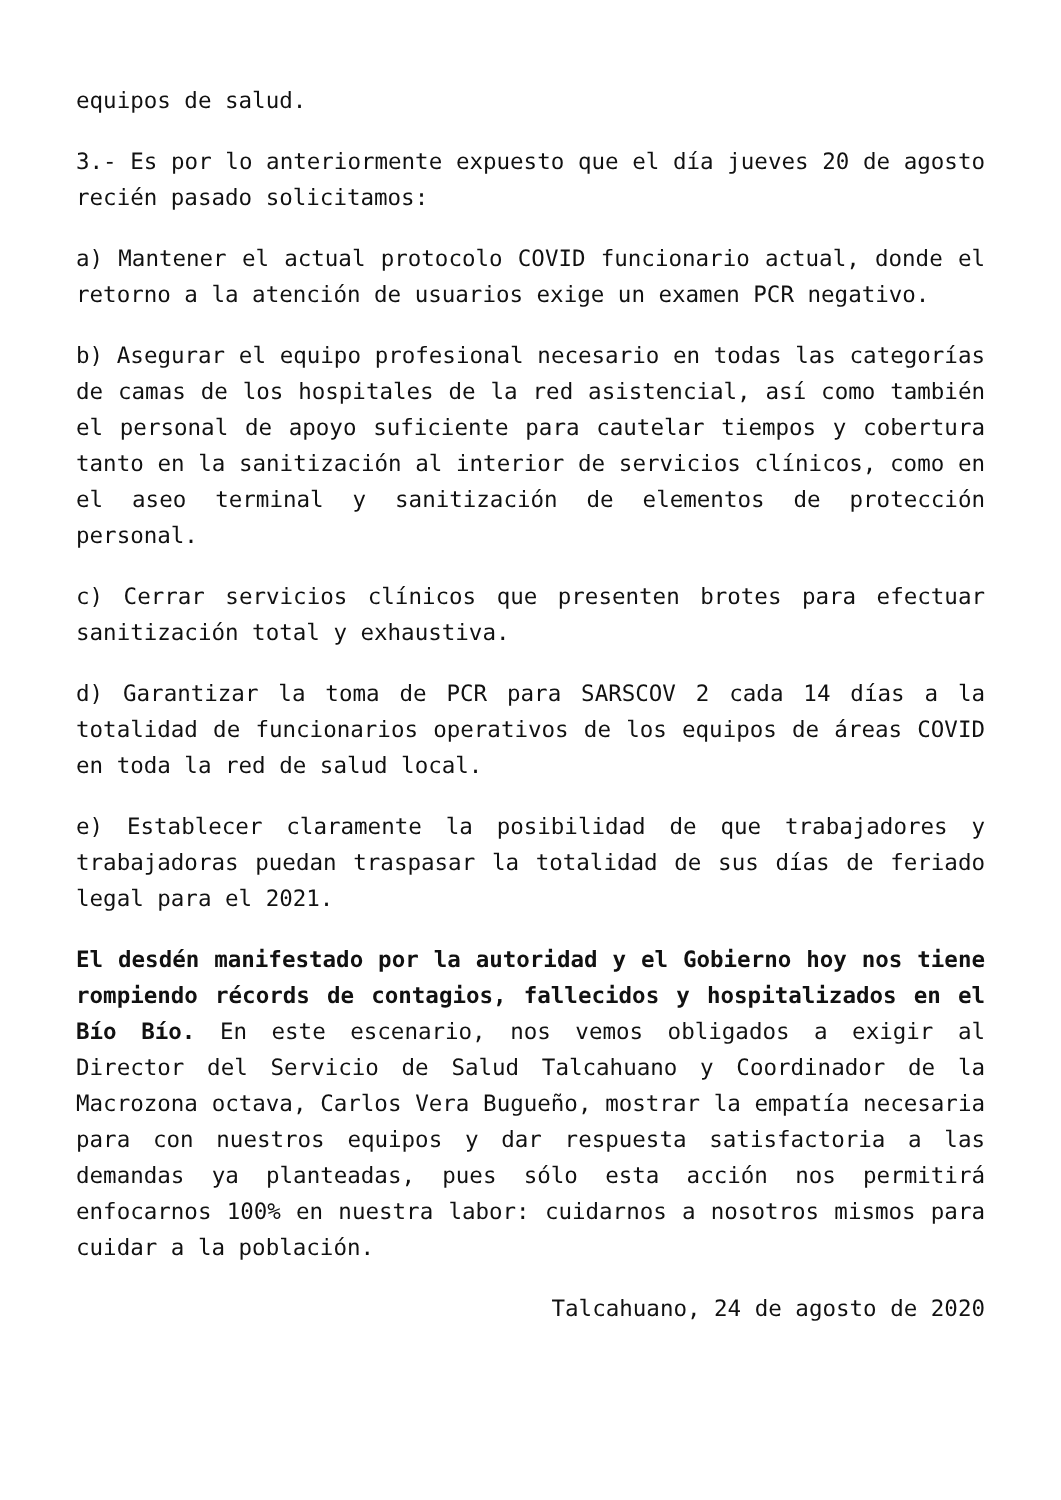equipos de salud.
3.- Es por lo anteriormente expuesto que el día jueves 20 de agosto recién pasado solicitamos:
a) Mantener el actual protocolo COVID funcionario actual, donde el retorno a la atención de usuarios exige un examen PCR negativo.
b) Asegurar el equipo profesional necesario en todas las categorías de camas de los hospitales de la red asistencial, así como también el personal de apoyo suficiente para cautelar tiempos y cobertura tanto en la sanitización al interior de servicios clínicos, como en el aseo terminal y sanitización de elementos de protección personal.
c) Cerrar servicios clínicos que presenten brotes para efectuar sanitización total y exhaustiva.
d) Garantizar la toma de PCR para SARSCOV 2 cada 14 días a la totalidad de funcionarios operativos de los equipos de áreas COVID en toda la red de salud local.
e) Establecer claramente la posibilidad de que trabajadores y trabajadoras puedan traspasar la totalidad de sus días de feriado legal para el 2021.
El desdén manifestado por la autoridad y el Gobierno hoy nos tiene rompiendo récords de contagios, fallecidos y hospitalizados en el Bío Bío. En este escenario, nos vemos obligados a exigir al Director del Servicio de Salud Talcahuano y Coordinador de la Macrozona octava, Carlos Vera Bugueño, mostrar la empatía necesaria para con nuestros equipos y dar respuesta satisfactoria a las demandas ya planteadas, pues sólo esta acción nos permitirá enfocarnos 100% en nuestra labor: cuidarnos a nosotros mismos para cuidar a la población.
Talcahuano, 24 de agosto de 2020